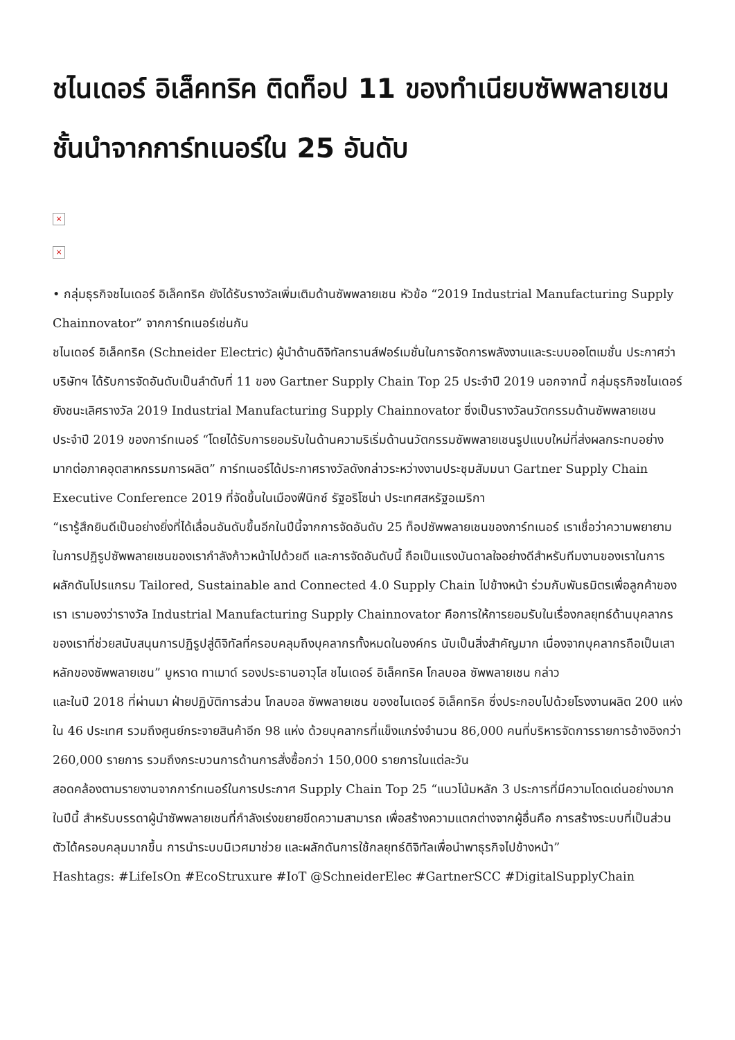ชไนเดอร์ อิเล็คทริค ติดท็อป 11 ของทำเนียบซัพพลายเชนชั้นนำจากการ์ทเนอร์ใน 25 อันดับ
×
×
• กลุ่มธุรกิจชไนเดอร์ อิเล็คทริค ยังได้รับรางวัลเพิ่มเติมด้านซัพพลายเชน หัวข้อ “2019 Industrial Manufacturing Supply Chainnovator” จากการ์ทเนอร์เช่นกัน
ชไนเดอร์ อิเล็คทริค (Schneider Electric) ผู้นำด้านดิจิทัลทรานส์ฟอร์เมชั่นในการจัดการพลังงานและระบบออโตเมชั่น ประกาศว่าบริษัทฯ ได้รับการจัดอันดับเป็นลำดับที่ 11 ของ Gartner Supply Chain Top 25 ประจำปี 2019 นอกจากนี้ กลุ่มธุรกิจชไนเดอร์ ยังชนะเลิศรางวัล 2019 Industrial Manufacturing Supply Chainnovator ซึ่งเป็นรางวัลนวัตกรรมด้านซัพพลายเชน ประจำปี 2019 ของการ์ทเนอร์ “โดยได้รับการยอมรับในด้านความริเริ่มด้านนวัตกรรมซัพพลายเชนรูปแบบใหม่ที่ส่งผลกระทบอย่างมากต่อภาคอุตสาหกรรมการผลิต” การ์ทเนอร์ได้ประกาศรางวัลดังกล่าวระหว่างงานประชุมสัมมนา Gartner Supply Chain Executive Conference 2019 ที่จัดขึ้นในเมืองฟีนิกซ์ รัฐอริโซน่า ประเทศสหรัฐอเมริกา
“เรารู้สึกยินดีเป็นอย่างยิ่งที่ได้เลื่อนอันดับขึ้นอีกในปีนี้จากการจัดอันดับ 25 ท็อปซัพพลายเชนของการ์ทเนอร์ เราเชื่อว่าความพยายามในการปฏิรูปซัพพลายเชนของเรากำลังก้าวหน้าไปด้วยดี และการจัดอันดับนี้ ถือเป็นแรงบันดาลใจอย่างดีสำหรับทีมงานของเราในการผลักดันโปรแกรม Tailored, Sustainable and Connected 4.0 Supply Chain ไปข้างหน้า ร่วมกับพันธมิตรเพื่อลูกค้าของเรา เรามองว่ารางวัล Industrial Manufacturing Supply Chainnovator คือการให้การยอมรับในเรื่องกลยุทธ์ด้านบุคลากรของเราที่ช่วยสนับสนุนการปฏิรูปสู่ดิจิทัลที่ครอบคลุมถึงบุคลากรทั้งหมดในองค์กร นับเป็นสิ่งสำคัญมาก เนื่องจากบุคลากรถือเป็นเสาหลักของซัพพลายเชน” มูหราด ทาเมาด์ รองประธานอาวุโส ชไนเดอร์ อิเล็คทริค โกลบอล ซัพพลายเชน กล่าว
และในปี 2018 ที่ผ่านมา ฝ่ายปฏิบัติการส่วน โกลบอล ซัพพลายเชน ของชไนเดอร์ อิเล็คทริค ซึ่งประกอบไปด้วยโรงงานผลิต 200 แห่งใน 46 ประเทศ รวมถึงศูนย์กระจายสินค้าอีก 98 แห่ง ด้วยบุคลากรที่แข็งแกร่งจำนวน 86,000 คนที่บริหารจัดการรายการอ้างอิงกว่า 260,000 รายการ รวมถึงกระบวนการด้านการสั่งซื้อกว่า 150,000 รายการในแต่ละวัน
สอดคล้องตามรายงานจากการ์ทเนอร์ในการประกาศ Supply Chain Top 25 “แนวโน้มหลัก 3 ประการที่มีความโดดเด่นอย่างมากในปีนี้ สำหรับบรรดาผู้นำซัพพลายเชนที่กำลังเร่งขยายขีดความสามารถ เพื่อสร้างความแตกต่างจากผู้อื่นคือ การสร้างระบบที่เป็นส่วนตัวได้ครอบคลุมมากขึ้น การนำระบบนิเวศมาช่วย และผลักดันการใช้กลยุทธ์ดิจิทัลเพื่อนำพาธุรกิจไปข้างหน้า”
Hashtags: #LifeIsOn #EcoStruxure #IoT @SchneiderElec #GartnerSCC #DigitalSupplyChain